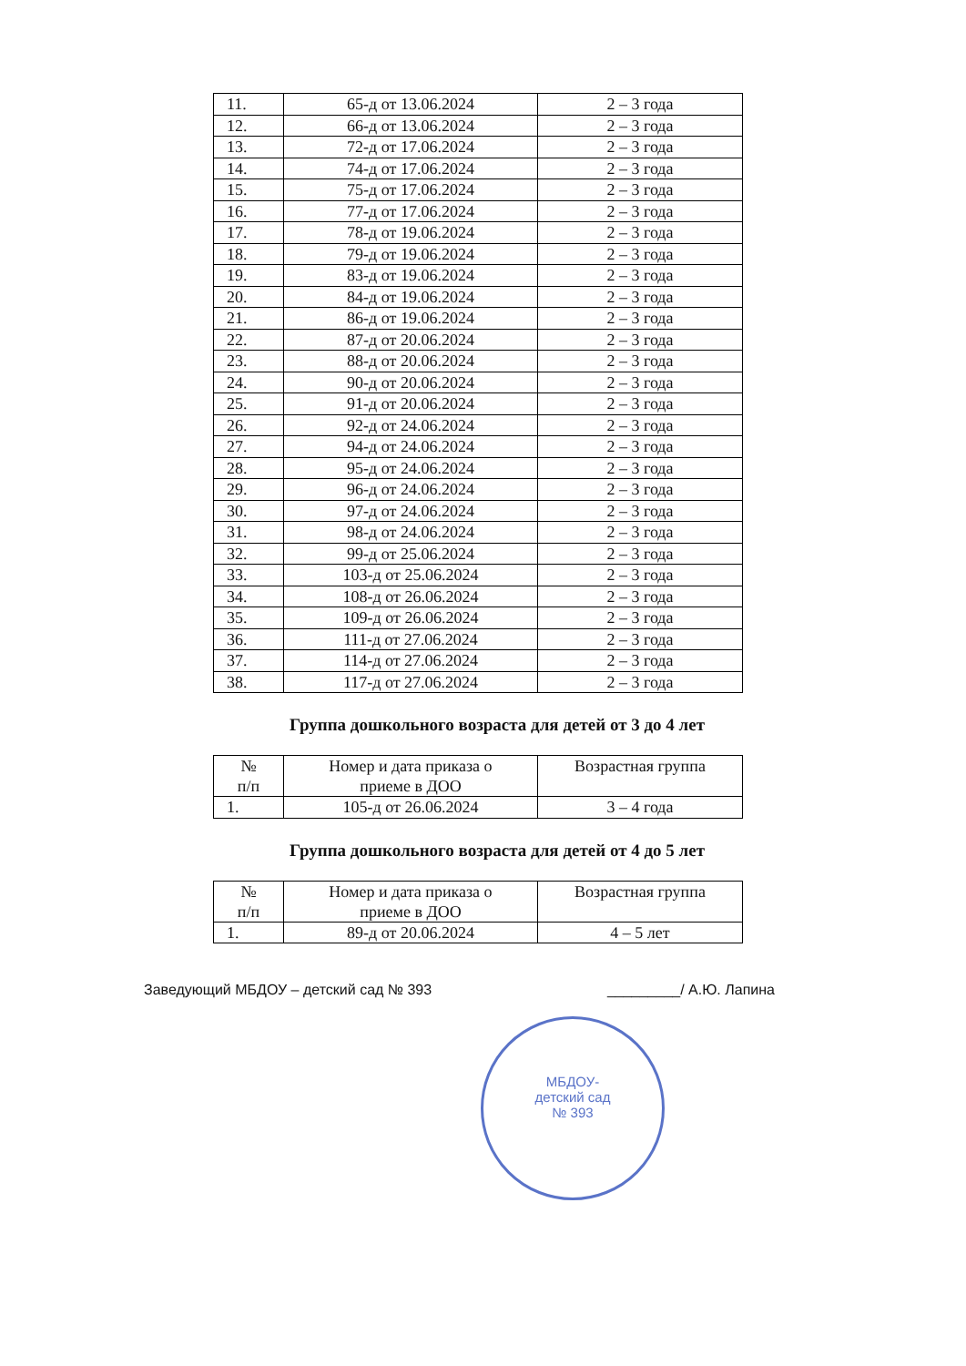| 11. | 65-д от 13.06.2024 | 2 – 3 года |
| 12. | 66-д от 13.06.2024 | 2 – 3 года |
| 13. | 72-д от 17.06.2024 | 2 – 3 года |
| 14. | 74-д от 17.06.2024 | 2 – 3 года |
| 15. | 75-д от 17.06.2024 | 2 – 3 года |
| 16. | 77-д от 17.06.2024 | 2 – 3 года |
| 17. | 78-д от 19.06.2024 | 2 – 3 года |
| 18. | 79-д от 19.06.2024 | 2 – 3 года |
| 19. | 83-д от 19.06.2024 | 2 – 3 года |
| 20. | 84-д от 19.06.2024 | 2 – 3 года |
| 21. | 86-д от 19.06.2024 | 2 – 3 года |
| 22. | 87-д от 20.06.2024 | 2 – 3 года |
| 23. | 88-д от 20.06.2024 | 2 – 3 года |
| 24. | 90-д от 20.06.2024 | 2 – 3 года |
| 25. | 91-д от 20.06.2024 | 2 – 3 года |
| 26. | 92-д от 24.06.2024 | 2 – 3 года |
| 27. | 94-д от 24.06.2024 | 2 – 3 года |
| 28. | 95-д от 24.06.2024 | 2 – 3 года |
| 29. | 96-д от 24.06.2024 | 2 – 3 года |
| 30. | 97-д от 24.06.2024 | 2 – 3 года |
| 31. | 98-д от 24.06.2024 | 2 – 3 года |
| 32. | 99-д от 25.06.2024 | 2 – 3 года |
| 33. | 103-д от 25.06.2024 | 2 – 3 года |
| 34. | 108-д от 26.06.2024 | 2 – 3 года |
| 35. | 109-д от 26.06.2024 | 2 – 3 года |
| 36. | 111-д от 27.06.2024 | 2 – 3 года |
| 37. | 114-д от 27.06.2024 | 2 – 3 года |
| 38. | 117-д от 27.06.2024 | 2 – 3 года |
Группа дошкольного возраста для детей от 3 до 4 лет
| № п/п | Номер и дата приказа о приеме в ДОО | Возрастная группа |
| --- | --- | --- |
| 1. | 105-д от 26.06.2024 | 3 – 4 года |
Группа дошкольного возраста для детей от 4 до 5 лет
| № п/п | Номер и дата приказа о приеме в ДОО | Возрастная группа |
| --- | --- | --- |
| 1. | 89-д от 20.06.2024 | 4 – 5 лет |
Заведующий МБДОУ – детский сад № 393 _________/ А.Ю. Лапина
МБДОУ-
детский сад
№ 393